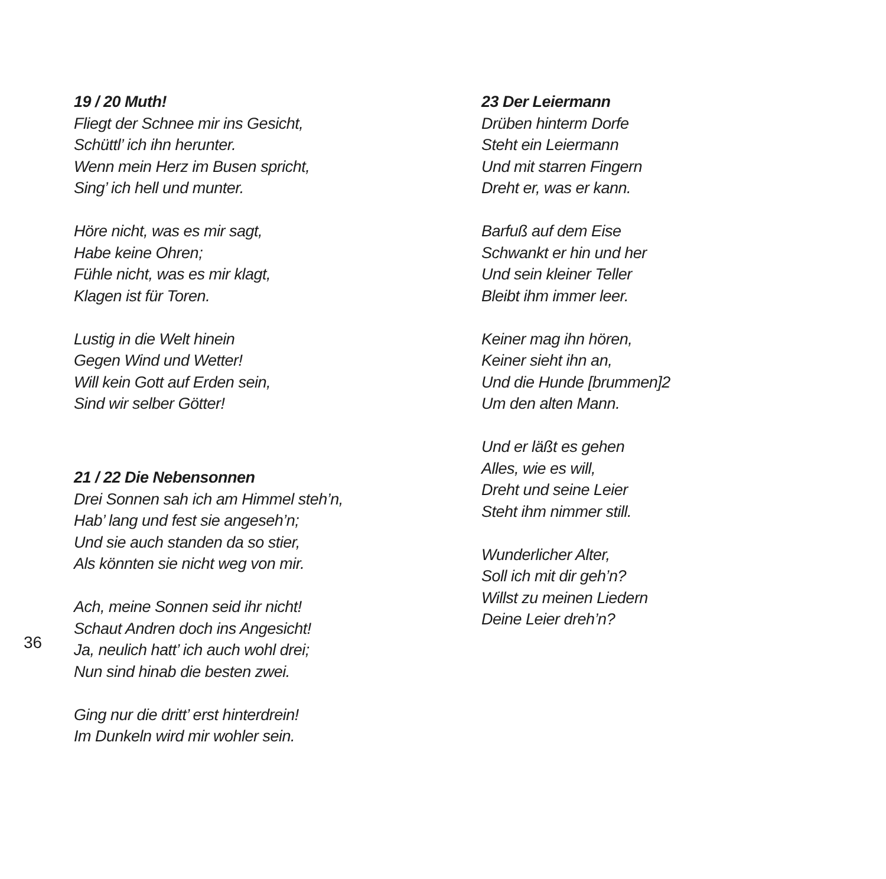19 / 20 Muth!
Fliegt der Schnee mir ins Gesicht,
Schüttl’ ich ihn herunter.
Wenn mein Herz im Busen spricht,
Sing’ ich hell und munter.
Höre nicht, was es mir sagt,
Habe keine Ohren;
Fühle nicht, was es mir klagt,
Klagen ist für Toren.
Lustig in die Welt hinein
Gegen Wind und Wetter!
Will kein Gott auf Erden sein,
Sind wir selber Götter!
21 / 22 Die Nebensonnen
Drei Sonnen sah ich am Himmel steh’n,
Hab’ lang und fest sie angeseh’n;
Und sie auch standen da so stier,
Als könnten sie nicht weg von mir.
Ach, meine Sonnen seid ihr nicht!
Schaut Andren doch ins Angesicht!
Ja, neulich hatt’ ich auch wohl drei;
Nun sind hinab die besten zwei.
Ging nur die dritt’ erst hinterdrein!
Im Dunkeln wird mir wohler sein.
23 Der Leiermann
Drüben hinterm Dorfe
Steht ein Leiermann
Und mit starren Fingern
Dreht er, was er kann.
Barfuß auf dem Eise
Schwankt er hin und her
Und sein kleiner Teller
Bleibt ihm immer leer.
Keiner mag ihn hören,
Keiner sieht ihn an,
Und die Hunde [brummen]2
Um den alten Mann.
Und er läßt es gehen
Alles, wie es will,
Dreht und seine Leier
Steht ihm nimmer still.
Wunderlicher Alter,
Soll ich mit dir geh’n?
Willst zu meinen Liedern
Deine Leier dreh’n?
36